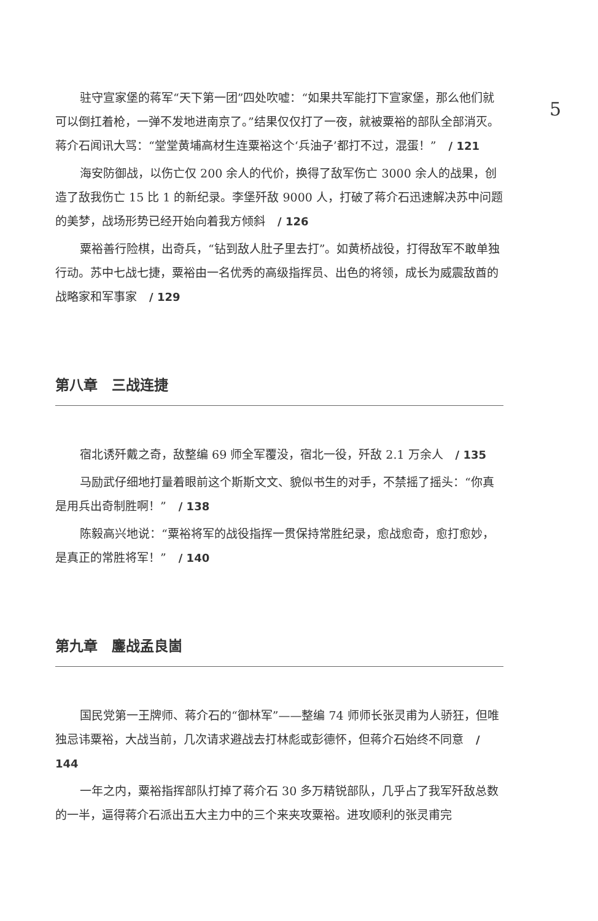5
驻守宣家堡的蒋军“天下第一团”四处吹嘘：“如果共军能打下宣家堡，那么他们就可以倒扛着枪，一弹不发地进南京了。”结果仅仅打了一夜，就被粟裕的部队全部消灭。蒋介石闻讯大骂：“堂堂黄埔高材生连粟裕这个‘兵油子’都打不过，混蛋！” / 121
海安防御战，以伤亡仅 200 余人的代价，换得了敌军伤亡 3000 余人的战果，创造了敌我伤亡 15 比 1 的新纪录。李堡歼敌 9000 人，打破了蒋介石迅速解决苏中问题的美梦，战场形势已经开始向着我方倾斜 / 126
粟裕善行险棋，出奇兵，“钻到敌人肚子里去打”。如黄桥战役，打得敌军不敢单独行动。苏中七战七捷，粟裕由一名优秀的高级指挥员、出色的将领，成长为威震敌酋的战略家和军事家 / 129
第八章　三战连捷
宿北诱歼戴之奇，敌整编 69 师全军覆没，宿北一役，歼敌 2.1 万余人 / 135
马励武仔细地打量着眼前这个斯斯文文、貌似书生的对手，不禁摇了摇头：“你真是用兵出奇制胜啊！” / 138
陈毅高兴地说：“粟裕将军的战役指挥一贯保持常胜纪录，愈战愈奇，愈打愈妙，是真正的常胜将军！” / 140
第九章　鏖战孟良崮
国民党第一王牌师、蒋介石的“御林军”——整编 74 师师长张灵甫为人骄狂，但唯独忌讳粟裕，大战当前，几次请求避战去打林彪或彭德怀，但蒋介石始终不同意 / 144
一年之内，粟裕指挥部队打掉了蒋介石 30 多万精锐部队，几乎占了我军歼敌总数的一半，逼得蒋介石派出五大主力中的三个来夹攻粟裕。进攻顺利的张灵甫完